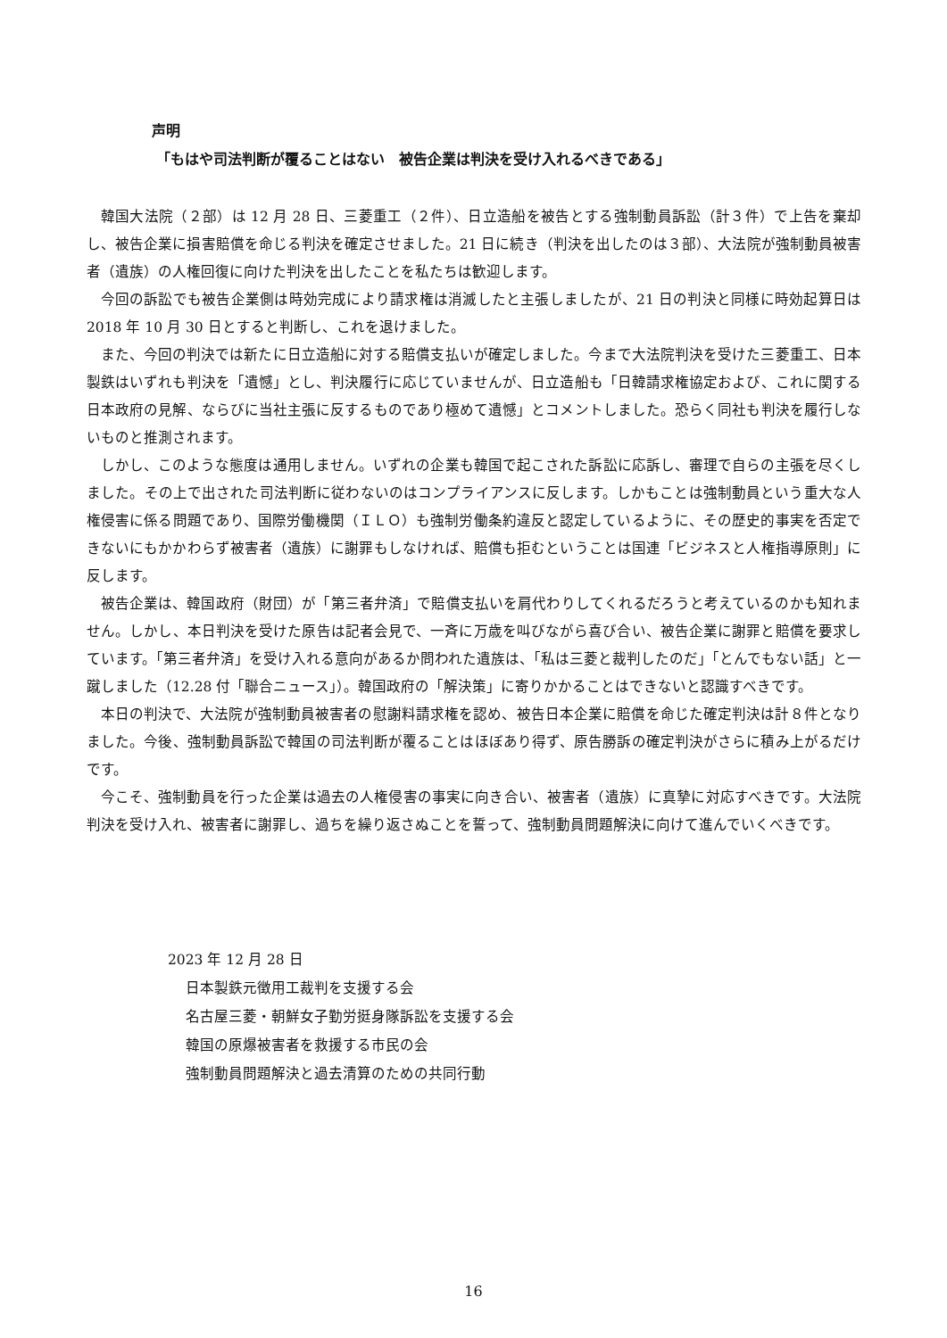声明
「もはや司法判断が覆ることはない　被告企業は判決を受け入れるべきである」
韓国大法院（２部）は 12 月 28 日、三菱重工（２件）、日立造船を被告とする強制動員訴訟（計３件）で上告を棄却し、被告企業に損害賠償を命じる判決を確定させました。21 日に続き（判決を出したのは３部）、大法院が強制動員被害者（遺族）の人権回復に向けた判決を出したことを私たちは歓迎します。
今回の訴訟でも被告企業側は時効完成により請求権は消滅したと主張しましたが、21 日の判決と同様に時効起算日は 2018 年 10 月 30 日とすると判断し、これを退けました。
また、今回の判決では新たに日立造船に対する賠償支払いが確定しました。今まで大法院判決を受けた三菱重工、日本製鉄はいずれも判決を「遺憾」とし、判決履行に応じていませんが、日立造船も「日韓請求権協定および、これに関する日本政府の見解、ならびに当社主張に反するものであり極めて遺憾」とコメントしました。恐らく同社も判決を履行しないものと推測されます。
しかし、このような態度は通用しません。いずれの企業も韓国で起こされた訴訟に応訴し、審理で自らの主張を尽くしました。その上で出された司法判断に従わないのはコンプライアンスに反します。しかもことは強制動員という重大な人権侵害に係る問題であり、国際労働機関（ＩＬＯ）も強制労働条約違反と認定しているように、その歴史的事実を否定できないにもかかわらず被害者（遺族）に謝罪もしなければ、賠償も拒むということは国連「ビジネスと人権指導原則」に反します。
被告企業は、韓国政府（財団）が「第三者弁済」で賠償支払いを肩代わりしてくれるだろうと考えているのかも知れません。しかし、本日判決を受けた原告は記者会見で、一斉に万歳を叫びながら喜び合い、被告企業に謝罪と賠償を要求しています。「第三者弁済」を受け入れる意向があるか問われた遺族は、「私は三菱と裁判したのだ」「とんでもない話」と一蹴しました（12.28 付「聯合ニュース」）。韓国政府の「解決策」に寄りかかることはできないと認識すべきです。
本日の判決で、大法院が強制動員被害者の慰謝料請求権を認め、被告日本企業に賠償を命じた確定判決は計８件となりました。今後、強制動員訴訟で韓国の司法判断が覆ることはほぼあり得ず、原告勝訴の確定判決がさらに積み上がるだけです。
今こそ、強制動員を行った企業は過去の人権侵害の事実に向き合い、被害者（遺族）に真摯に対応すべきです。大法院判決を受け入れ、被害者に謝罪し、過ちを繰り返さぬことを誓って、強制動員問題解決に向けて進んでいくべきです。
2023 年 12 月 28 日
日本製鉄元徴用工裁判を支援する会
名古屋三菱・朝鮮女子勤労挺身隊訴訟を支援する会
韓国の原爆被害者を救援する市民の会
強制動員問題解決と過去清算のための共同行動
16